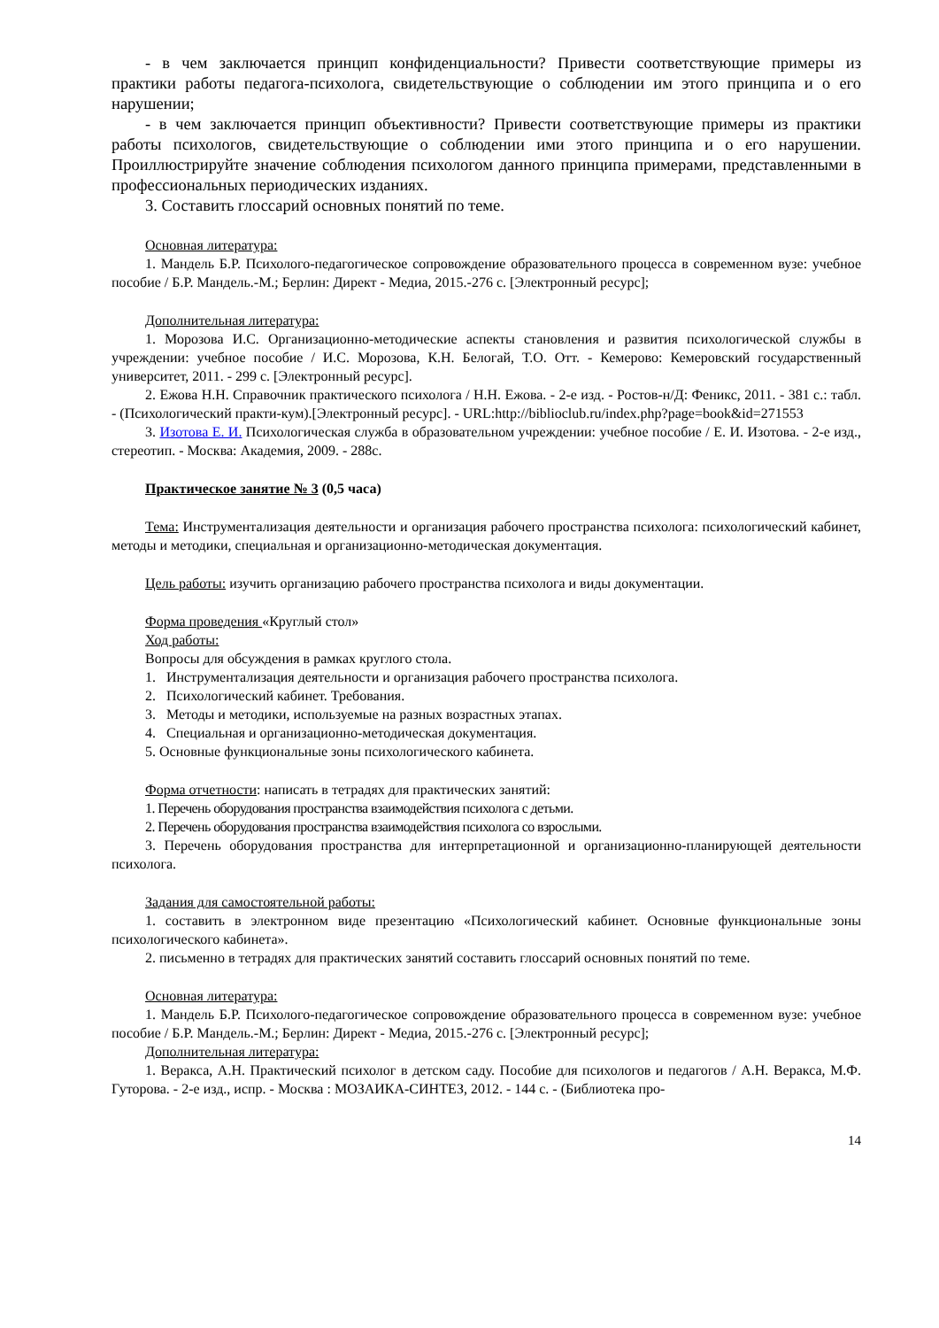- в чем заключается принцип конфиденциальности? Привести соответствующие примеры из практики работы педагога-психолога, свидетельствующие о соблюдении им этого принципа и о его нарушении;
- в чем заключается принцип объективности? Привести соответствующие примеры из практики работы психологов, свидетельствующие о соблюдении ими этого принципа и о его нарушении. Проиллюстрируйте значение соблюдения психологом данного принципа примерами, представленными в профессиональных периодических изданиях.
3. Составить глоссарий основных понятий по теме.
Основная литература:
1. Мандель Б.Р. Психолого-педагогическое сопровождение образовательного процесса в современном вузе: учебное пособие / Б.Р. Мандель.-М.; Берлин: Директ - Медиа, 2015.-276 с. [Электронный ресурс];
Дополнительная литература:
1. Морозова И.С. Организационно-методические аспекты становления и развития психологической службы в учреждении: учебное пособие / И.С. Морозова, К.Н. Белогай, Т.О. Отт. - Кемерово: Кемеровский государственный университет, 2011. - 299 с. [Электронный ресурс].
2. Ежова Н.Н. Справочник практического психолога / Н.Н. Ежова. - 2-е изд. - Ростов-н/Д: Феникс, 2011. - 381 с.: табл. - (Психологический практи-кум).[Электронный ресурс]. - URL:http://biblioclub.ru/index.php?page=book&id=271553
3. Изотова Е. И. Психологическая служба в образовательном учреждении: учебное пособие / Е. И. Изотова. - 2-е изд., стереотип. - Москва: Академия, 2009. - 288с.
Практическое занятие № 3 (0,5 часа)
Тема: Инструментализация деятельности и организация рабочего пространства психолога: психологический кабинет, методы и методики, специальная и организационно-методическая документация.
Цель работы: изучить организацию рабочего пространства психолога и виды документации.
Форма проведения «Круглый стол»
Ход работы:
Вопросы для обсуждения в рамках круглого стола.
1. Инструментализация деятельности и организация рабочего пространства психолога.
2. Психологический кабинет. Требования.
3. Методы и методики, используемые на разных возрастных этапах.
4. Специальная и организационно-методическая документация.
5. Основные функциональные зоны психологического кабинета.
Форма отчетности: написать в тетрадях для практических занятий:
1. Перечень оборудования пространства взаимодействия психолога с детьми.
2. Перечень оборудования пространства взаимодействия психолога со взрослыми.
3. Перечень оборудования пространства для интерпретационной и организационно-планирующей деятельности психолога.
Задания для самостоятельной работы:
1. составить в электронном виде презентацию «Психологический кабинет. Основные функциональные зоны психологического кабинета».
2. письменно в тетрадях для практических занятий составить глоссарий основных понятий по теме.
Основная литература:
1. Мандель Б.Р. Психолого-педагогическое сопровождение образовательного процесса в современном вузе: учебное пособие / Б.Р. Мандель.-М.; Берлин: Директ - Медиа, 2015.-276 с. [Электронный ресурс];
Дополнительная литература:
1. Веракса, А.Н. Практический психолог в детском саду. Пособие для психологов и педагогов / А.Н. Веракса, М.Ф. Гуторова. - 2-е изд., испр. - Москва : МОЗАИКА-СИНТЕЗ, 2012. - 144 с. - (Библиотека про-
14